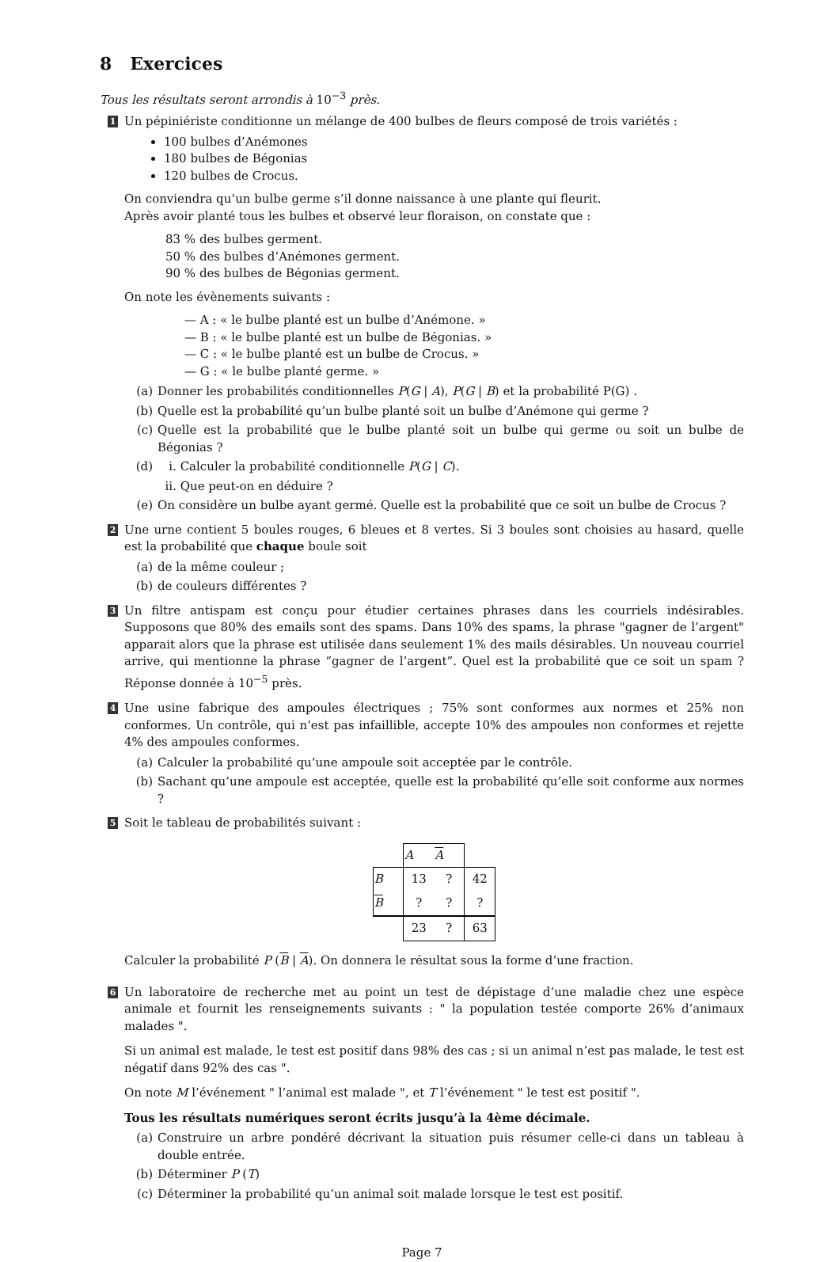8 Exercices
Tous les résultats seront arrondis à 10<sup>−3</sup> près.
1
Un pépiniériste conditionne un mélange de 400 bulbes de fleurs composé de trois variétés :
100 bulbes d’Anémones
180 bulbes de Bégonias
120 bulbes de Crocus.
On conviendra qu’un bulbe germe s’il donne naissance à une plante qui fleurit.
Après avoir planté tous les bulbes et observé leur floraison, on constate que :
83 % des bulbes germent.
50 % des bulbes d’Anémones germent.
90 % des bulbes de Bégonias germent.
On note les évènements suivants :
— A : « le bulbe planté est un bulbe d’Anémone. »
— B : « le bulbe planté est un bulbe de Bégonias. »
— C : « le bulbe planté est un bulbe de Crocus. »
— G : « le bulbe planté germe. »
(a) Donner les probabilités conditionnelles P(G | A), P(G | B) et la probabilité P(G) .
(b) Quelle est la probabilité qu’un bulbe planté soit un bulbe d’Anémone qui germe ?
(c) Quelle est la probabilité que le bulbe planté soit un bulbe qui germe ou soit un bulbe de Bégonias ?
(d) i. Calculer la probabilité conditionnelle P(G | C).
ii. Que peut-on en déduire ?
(e) On considère un bulbe ayant germé. Quelle est la probabilité que ce soit un bulbe de Crocus ?
2
Une urne contient 5 boules rouges, 6 bleues et 8 vertes. Si 3 boules sont choisies au hasard, quelle est la probabilité que chaque boule soit
(a) de la même couleur ;
(b) de couleurs différentes ?
3
Un filtre antispam est conçu pour étudier certaines phrases dans les courriels indésirables. Supposons que 80% des emails sont des spams. Dans 10% des spams, la phrase "gagner de l’argent" apparait alors que la phrase est utilisée dans seulement 1% des mails désirables. Un nouveau courriel arrive, qui mentionne la phrase “gagner de l’argent”. Quel est la probabilité que ce soit un spam ? Réponse donnée à 10<sup>−5</sup> près.
4
Une usine fabrique des ampoules électriques ; 75% sont conformes aux normes et 25% non conformes. Un contrôle, qui n’est pas infaillible, accepte 10% des ampoules non conformes et rejette 4% des ampoules conformes.
(a) Calculer la probabilité qu’une ampoule soit acceptée par le contrôle.
(b) Sachant qu’une ampoule est acceptée, quelle est la probabilité qu’elle soit conforme aux normes ?
5
Soit le tableau de probabilités suivant :
| | A | A | |
| B | 13 | ? | 42 |
| B | ? | ? | ? |
| | 23 | ? | 63 |
Calculer la probabilité P (B | A). On donnera le résultat sous la forme d’une fraction.
6
Un laboratoire de recherche met au point un test de dépistage d’une maladie chez une espèce animale et fournit les renseignements suivants : " la population testée comporte 26% d’animaux malades ".
Si un animal est malade, le test est positif dans 98% des cas ; si un animal n’est pas malade, le test est négatif dans 92% des cas ".
On note M l’événement " l’animal est malade ", et T l’événement " le test est positif ".
Tous les résultats numériques seront écrits jusqu’à la 4ème décimale.
(a) Construire un arbre pondéré décrivant la situation puis résumer celle-ci dans un tableau à double entrée.
(b) Déterminer P (T)
(c) Déterminer la probabilité qu’un animal soit malade lorsque le test est positif.
Page 7